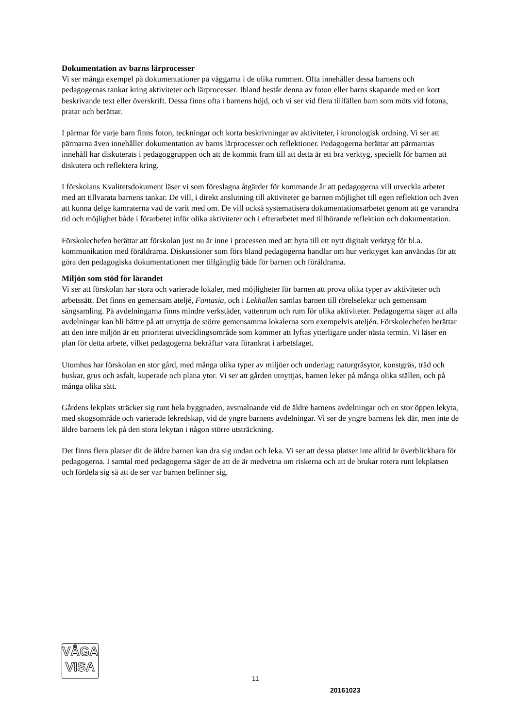Dokumentation av barns lärprocesser
Vi ser många exempel på dokumentationer på väggarna i de olika rummen. Ofta innehåller dessa barnens och pedagogernas tankar kring aktiviteter och lärprocesser. Ibland består denna av foton eller barns skapande med en kort beskrivande text eller överskrift. Dessa finns ofta i barnens höjd, och vi ser vid flera tillfällen barn som möts vid fotona, pratar och berättar.
I pärmar för varje barn finns foton, teckningar och korta beskrivningar av aktiviteter, i kronologisk ordning. Vi ser att pärmarna även innehåller dokumentation av barns lärprocesser och reflektioner. Pedagogerna berättar att pärmarnas innehåll har diskuterats i pedagoggruppen och att de kommit fram till att detta är ett bra verktyg, speciellt för barnen att diskutera och reflektera kring.
I förskolans Kvalitetsdokument läser vi som föreslagna åtgärder för kommande år att pedagogerna vill utveckla arbetet med att tillvarata barnens tankar. De vill, i direkt anslutning till aktiviteter ge barnen möjlighet till egen reflektion och även att kunna delge kamraterna vad de varit med om. De vill också systematisera dokumentationsarbetet genom att ge varandra tid och möjlighet både i förarbetet inför olika aktiviteter och i efterarbetet med tillhörande reflektion och dokumentation.
Förskolechefen berättar att förskolan just nu är inne i processen med att byta till ett nytt digitalt verktyg för bl.a. kommunikation med föräldrarna. Diskussioner som förs bland pedagogerna handlar om hur verktyget kan användas för att göra den pedagogiska dokumentationen mer tillgänglig både för barnen och föräldrarna.
Miljön som stöd för lärandet
Vi ser att förskolan har stora och varierade lokaler, med möjligheter för barnen att prova olika typer av aktiviteter och arbetssätt. Det finns en gemensam ateljé, Fantasia, och i Lekhallen samlas barnen till rörelselekar och gemensam sångsamling. På avdelningarna finns mindre verkstäder, vattenrum och rum för olika aktiviteter. Pedagogerna säger att alla avdelningar kan bli bättre på att utnyttja de större gemensamma lokalerna som exempelvis ateljén. Förskolechefen berättar att den inre miljön är ett prioriterat utvecklingsområde som kommer att lyftas ytterligare under nästa termin. Vi läser en plan för detta arbete, vilket pedagogerna bekräftar vara förankrat i arbetslaget.
Utomhus har förskolan en stor gård, med många olika typer av miljöer och underlag; naturgräsytor, konstgräs, träd och buskar, grus och asfalt, kuperade och plana ytor. Vi ser att gården utnyttjas, barnen leker på många olika ställen, och på många olika sätt.
Gårdens lekplats sträcker sig runt hela byggnaden, avsmalnande vid de äldre barnens avdelningar och en stor öppen lekyta, med skogsområde och varierade lekredskap, vid de yngre barnens avdelningar. Vi ser de yngre barnens lek där, men inte de äldre barnens lek på den stora lekytan i någon större utsträckning.
Det finns flera platser dit de äldre barnen kan dra sig undan och leka. Vi ser att dessa platser inte alltid är överblickbara för pedagogerna. I samtal med pedagogerna säger de att de är medvetna om riskerna och att de brukar rotera runt lekplatsen och fördela sig så att de ser var barnen befinner sig.
VÅGA
VISA
11
20161023